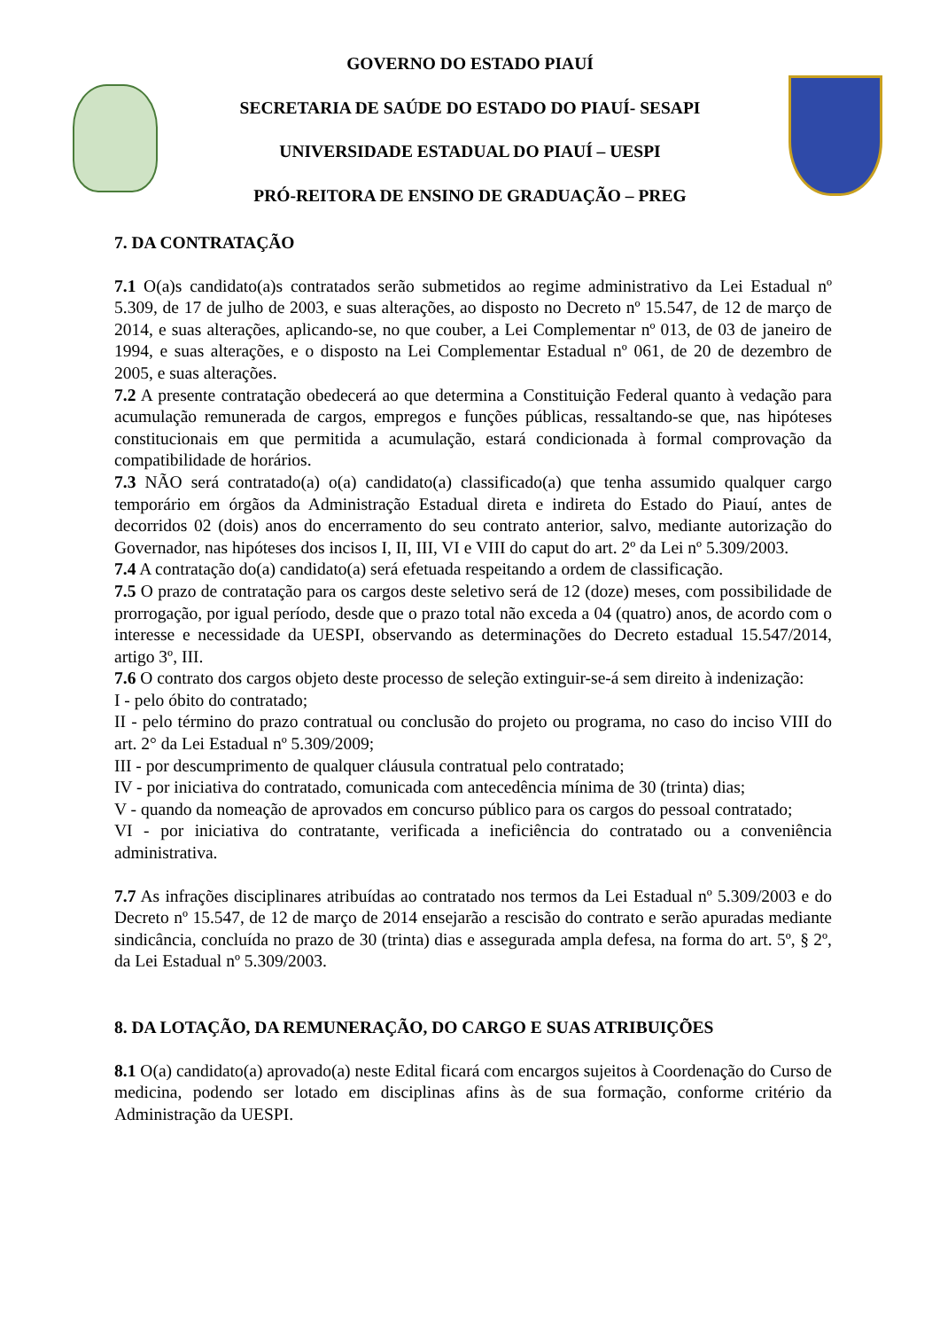GOVERNO DO ESTADO PIAUÍ
SECRETARIA DE SAÚDE DO ESTADO DO PIAUÍ- SESAPI
UNIVERSIDADE ESTADUAL DO PIAUÍ – UESPI
PRÓ-REITORA DE ENSINO DE GRADUAÇÃO – PREG
7. DA CONTRATAÇÃO
7.1 O(a)s candidato(a)s contratados serão submetidos ao regime administrativo da Lei Estadual nº 5.309, de 17 de julho de 2003, e suas alterações, ao disposto no Decreto nº 15.547, de 12 de março de 2014, e suas alterações, aplicando-se, no que couber, a Lei Complementar nº 013, de 03 de janeiro de 1994, e suas alterações, e o disposto na Lei Complementar Estadual nº 061, de 20 de dezembro de 2005, e suas alterações.
7.2 A presente contratação obedecerá ao que determina a Constituição Federal quanto à vedação para acumulação remunerada de cargos, empregos e funções públicas, ressaltando-se que, nas hipóteses constitucionais em que permitida a acumulação, estará condicionada à formal comprovação da compatibilidade de horários.
7.3 NÃO será contratado(a) o(a) candidato(a) classificado(a) que tenha assumido qualquer cargo temporário em órgãos da Administração Estadual direta e indireta do Estado do Piauí, antes de decorridos 02 (dois) anos do encerramento do seu contrato anterior, salvo, mediante autorização do Governador, nas hipóteses dos incisos I, II, III, VI e VIII do caput do art. 2º da Lei nº 5.309/2003.
7.4 A contratação do(a) candidato(a) será efetuada respeitando a ordem de classificação.
7.5 O prazo de contratação para os cargos deste seletivo será de 12 (doze) meses, com possibilidade de prorrogação, por igual período, desde que o prazo total não exceda a 04 (quatro) anos, de acordo com o interesse e necessidade da UESPI, observando as determinações do Decreto estadual 15.547/2014, artigo 3º, III.
7.6 O contrato dos cargos objeto deste processo de seleção extinguir-se-á sem direito à indenização:
I - pelo óbito do contratado;
II - pelo término do prazo contratual ou conclusão do projeto ou programa, no caso do inciso VIII do art. 2° da Lei Estadual nº 5.309/2009;
III - por descumprimento de qualquer cláusula contratual pelo contratado;
IV - por iniciativa do contratado, comunicada com antecedência mínima de 30 (trinta) dias;
V - quando da nomeação de aprovados em concurso público para os cargos do pessoal contratado;
VI - por iniciativa do contratante, verificada a ineficiência do contratado ou a conveniência administrativa.
7.7 As infrações disciplinares atribuídas ao contratado nos termos da Lei Estadual nº 5.309/2003 e do Decreto nº 15.547, de 12 de março de 2014 ensejarão a rescisão do contrato e serão apuradas mediante sindicância, concluída no prazo de 30 (trinta) dias e assegurada ampla defesa, na forma do art. 5º, § 2º, da Lei Estadual nº 5.309/2003.
8. DA LOTAÇÃO, DA REMUNERAÇÃO, DO CARGO E SUAS ATRIBUIÇÕES
8.1 O(a) candidato(a) aprovado(a) neste Edital ficará com encargos sujeitos à Coordenação do Curso de medicina, podendo ser lotado em disciplinas afins às de sua formação, conforme critério da Administração da UESPI.